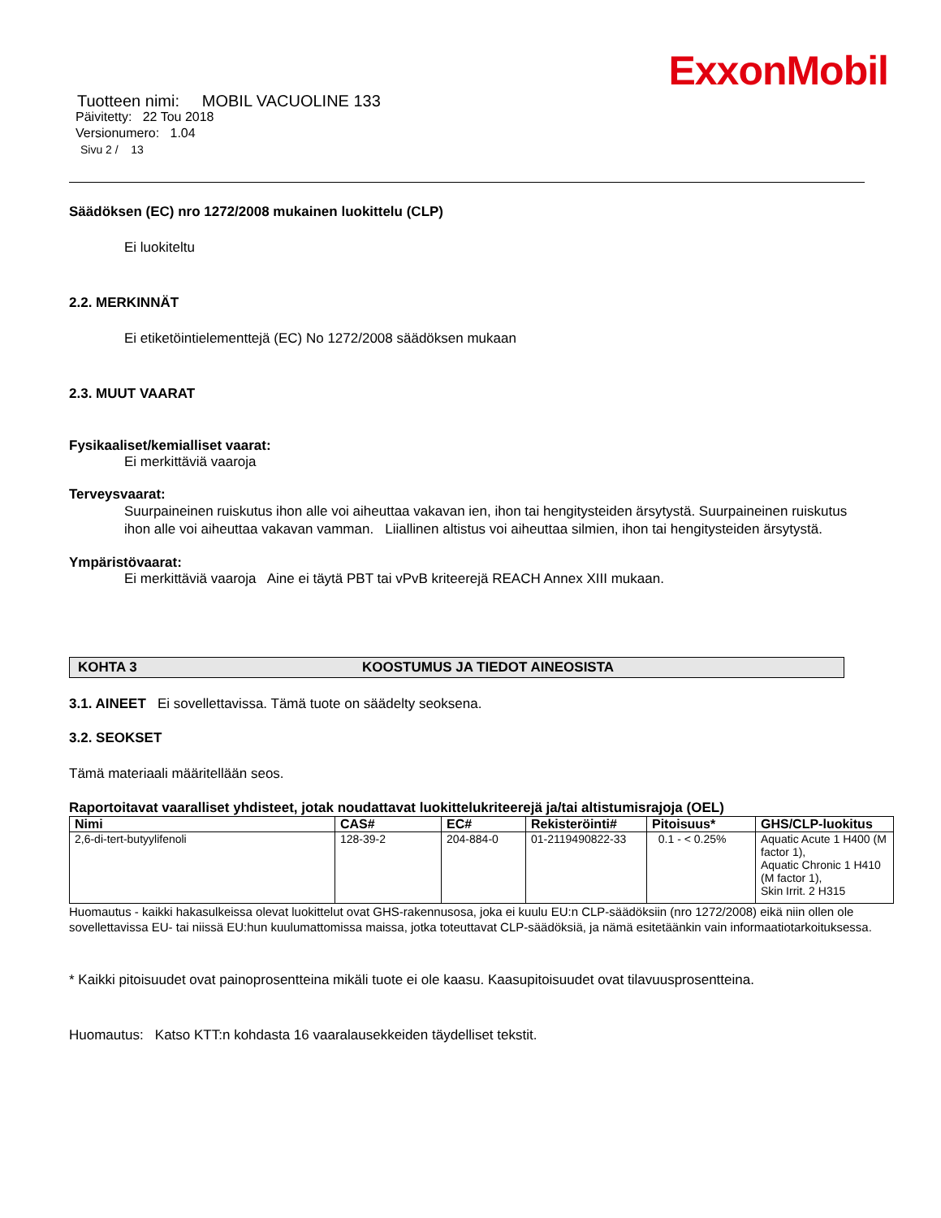ExxonMobil
Tuotteen nimi: MOBIL VACUOLINE 133
Päivitetty: 22 Tou 2018
Versionumero: 1.04
Sivu 2 / 13
Säädöksen (EC) nro 1272/2008 mukainen luokittelu (CLP)
Ei luokiteltu
2.2. MERKINNÄT
Ei etiketöintielementtejä (EC) No 1272/2008 säädöksen mukaan
2.3. MUUT VAARAT
Fysikaaliset/kemialliset vaarat:
Ei merkittäviä vaaroja
Terveysvaarat:
Suurpaineinen ruiskutus ihon alle voi aiheuttaa vakavan ien, ihon tai hengitysteiden ärsytystä. Suurpaineinen ruiskutus ihon alle voi aiheuttaa vakavan vamman. Liiallinen altistus voi aiheuttaa silmien, ihon tai hengitysteiden ärsytystä.
Ympäristövaarat:
Ei merkittäviä vaaroja Aine ei täytä PBT tai vPvB kriteerejä REACH Annex XIII mukaan.
KOHTA 3 KOOSTUMUS JA TIEDOT AINEOSISTA
3.1. AINEET Ei sovellettavissa. Tämä tuote on säädelty seoksena.
3.2. SEOKSET
Tämä materiaali määritellään seos.
Raportoitavat vaaralliset yhdisteet, jotak noudattavat luokittelukriteerejä ja/tai altistumisrajoja (OEL)
| Nimi | CAS# | EC# | Rekisteröinti# | Pitoisuus* | GHS/CLP-luokitus |
| --- | --- | --- | --- | --- | --- |
| 2,6-di-tert-butyylifenoli | 128-39-2 | 204-884-0 | 01-2119490822-33 | 0.1 - < 0.25% | Aquatic Acute 1 H400 (M factor 1), Aquatic Chronic 1 H410 (M factor 1), Skin Irrit. 2 H315 |
Huomautus - kaikki hakasulkeissa olevat luokittelut ovat GHS-rakennusosa, joka ei kuulu EU:n CLP-säädöksiin (nro 1272/2008) eikä niin ollen ole sovellettavissa EU- tai niissä EU:hun kuulumattomissa maissa, jotka toteuttavat CLP-säädöksiä, ja nämä esitetäänkin vain informaatiotarkoituksessa.
* Kaikki pitoisuudet ovat painoprosentteina mikäli tuote ei ole kaasu. Kaasupitoisuudet ovat tilavuusprosentteina.
Huomautus: Katso KTT:n kohdasta 16 vaaralausekkeiden täydelliset tekstit.